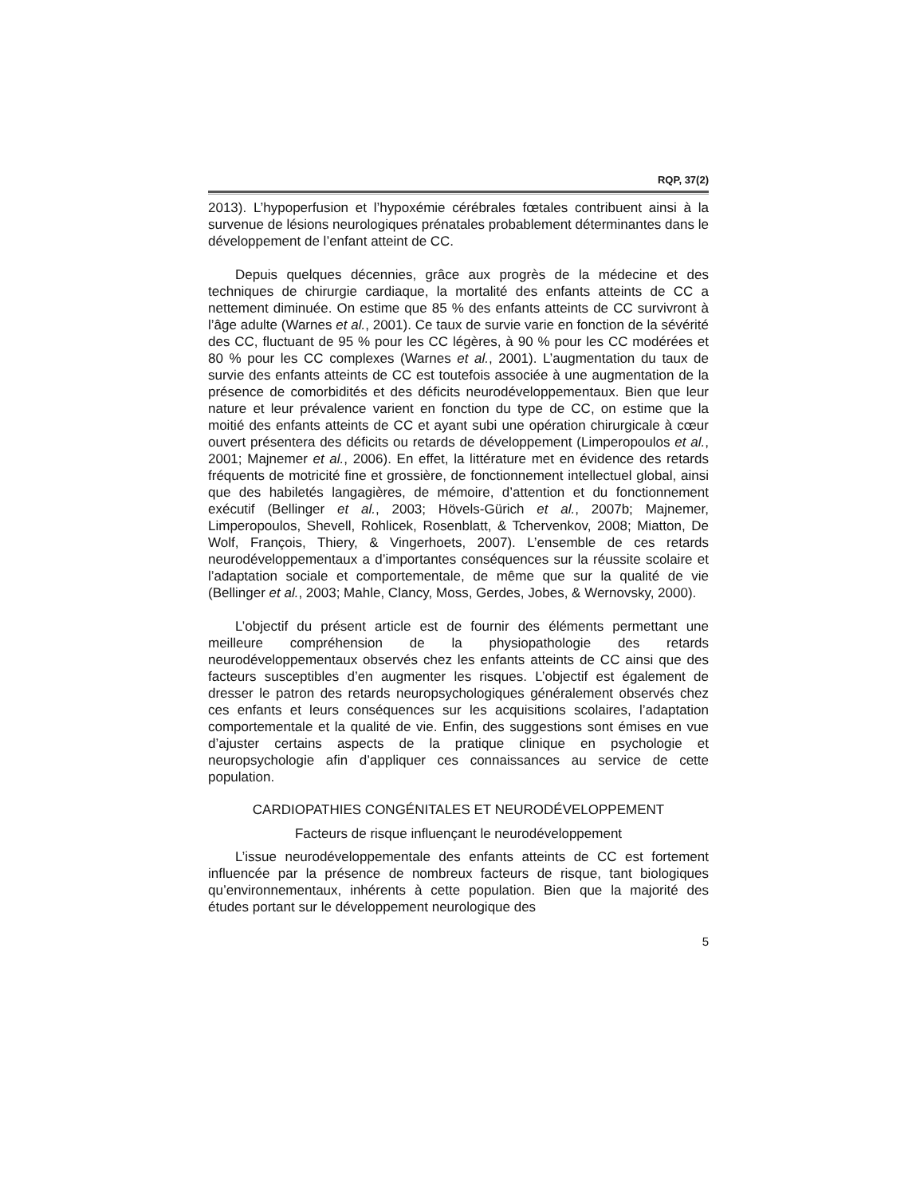RQP, 37(2)
2013). L’hypoperfusion et l’hypoxémie cérébrales fœtales contribuent ainsi à la survenue de lésions neurologiques prénatales probablement déterminantes dans le développement de l’enfant atteint de CC.
Depuis quelques décennies, grâce aux progrès de la médecine et des techniques de chirurgie cardiaque, la mortalité des enfants atteints de CC a nettement diminuée. On estime que 85 % des enfants atteints de CC survivront à l’âge adulte (Warnes et al., 2001). Ce taux de survie varie en fonction de la sévérité des CC, fluctuant de 95 % pour les CC légères, à 90 % pour les CC modérées et 80 % pour les CC complexes (Warnes et al., 2001). L’augmentation du taux de survie des enfants atteints de CC est toutefois associée à une augmentation de la présence de comorbidités et des déficits neurodéveloppementaux. Bien que leur nature et leur prévalence varient en fonction du type de CC, on estime que la moitié des enfants atteints de CC et ayant subi une opération chirurgicale à cœur ouvert présentera des déficits ou retards de développement (Limperopoulos et al., 2001; Majnemer et al., 2006). En effet, la littérature met en évidence des retards fréquents de motricité fine et grossière, de fonctionnement intellectuel global, ainsi que des habiletés langagières, de mémoire, d’attention et du fonctionnement exécutif (Bellinger et al., 2003; Hövels-Gürich et al., 2007b; Majnemer, Limperopoulos, Shevell, Rohlicek, Rosenblatt, & Tchervenkov, 2008; Miatton, De Wolf, François, Thiery, & Vingerhoets, 2007). L’ensemble de ces retards neurodéveloppementaux a d’importantes conséquences sur la réussite scolaire et l’adaptation sociale et comportementale, de même que sur la qualité de vie (Bellinger et al., 2003; Mahle, Clancy, Moss, Gerdes, Jobes, & Wernovsky, 2000).
L’objectif du présent article est de fournir des éléments permettant une meilleure compréhension de la physiopathologie des retards neurodéveloppementaux observés chez les enfants atteints de CC ainsi que des facteurs susceptibles d’en augmenter les risques. L’objectif est également de dresser le patron des retards neuropsychologiques généralement observés chez ces enfants et leurs conséquences sur les acquisitions scolaires, l’adaptation comportementale et la qualité de vie. Enfin, des suggestions sont émises en vue d’ajuster certains aspects de la pratique clinique en psychologie et neuropsychologie afin d’appliquer ces connaissances au service de cette population.
CARDIOPATHIES CONGÉNITALES ET NEURODÉVELOPPEMENT
Facteurs de risque influençant le neurodéveloppement
L’issue neurodéveloppementale des enfants atteints de CC est fortement influencée par la présence de nombreux facteurs de risque, tant biologiques qu’environnementaux, inhérents à cette population. Bien que la majorité des études portant sur le développement neurologique des
5